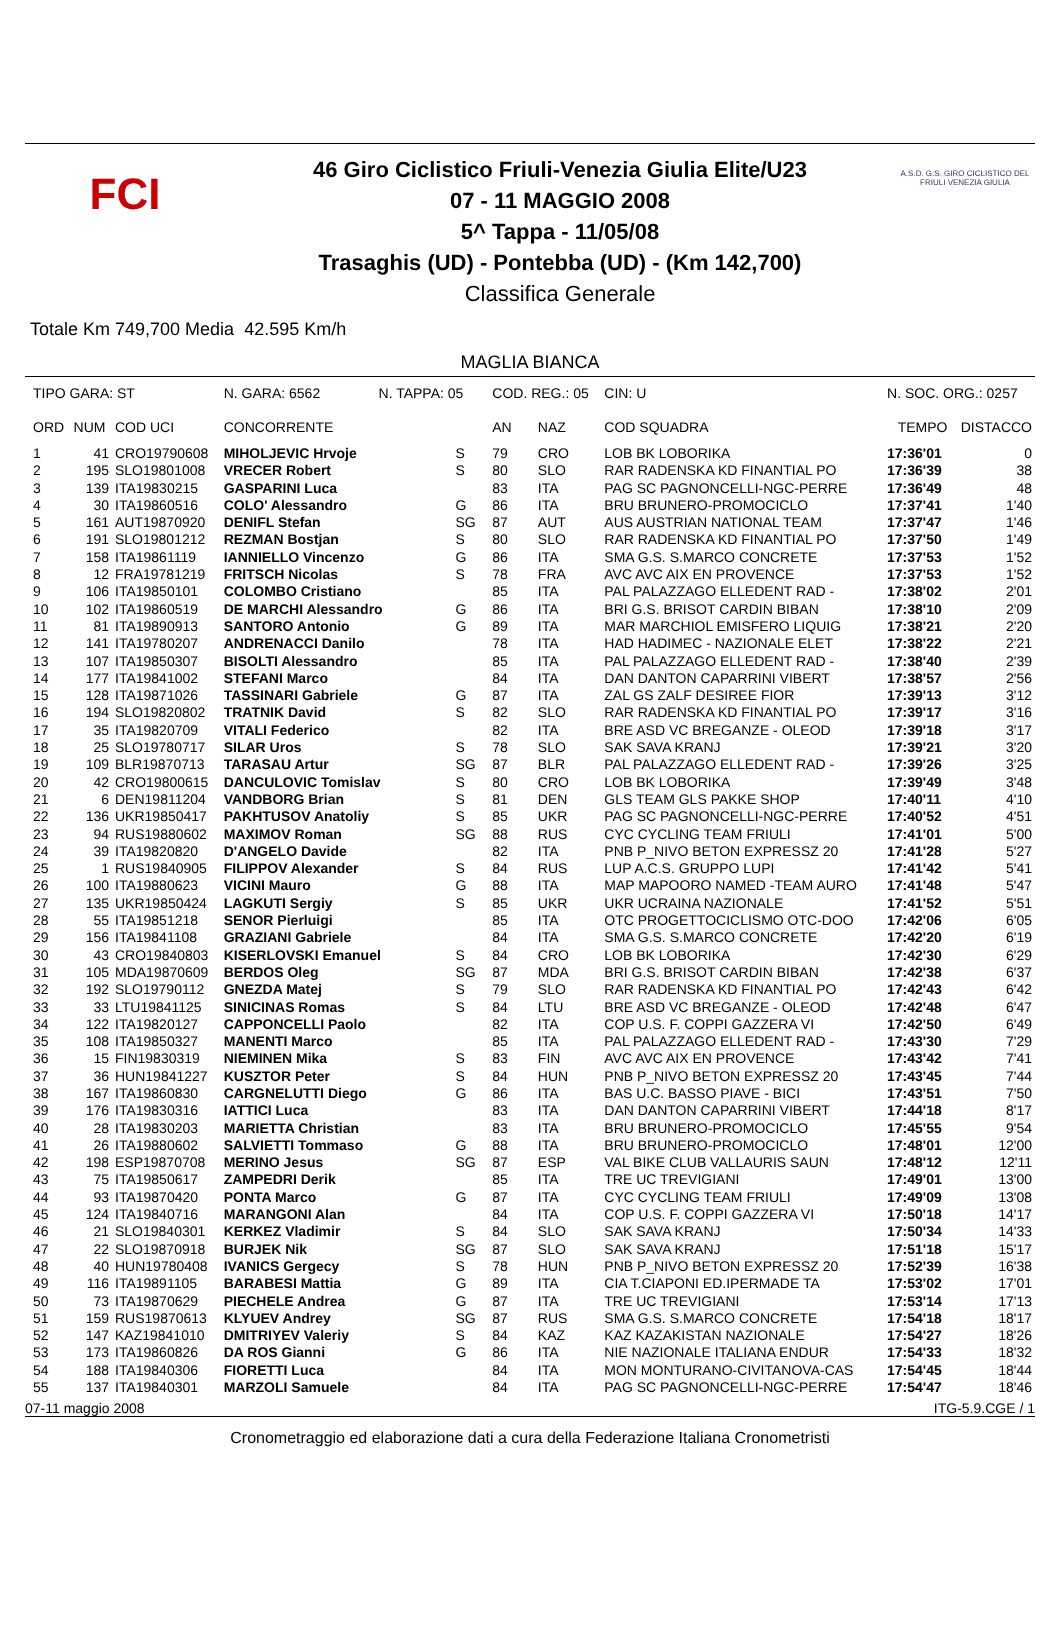FCI
46 Giro Ciclistico Friuli-Venezia Giulia Elite/U23
07 - 11 MAGGIO 2008
5^ Tappa - 11/05/08
Trasaghis (UD) - Pontebba (UD) - (Km 142,700)
Classifica Generale
A.S.D. G.S. GIRO CICLISTICO DEL FRIULI VENEZIA GIULIA
Totale Km 749,700 Media 42.595 Km/h
MAGLIA BIANCA
| TIPO GARA: ST | | | N. GARA: 6562 N. TAPPA: 05 | | COD. REG.: 05 | | | CIN: U | N. SOC. ORG.: 0257 | |
| --- | --- | --- | --- | --- | --- | --- | --- | --- | --- | --- |
| ORD | NUM | COD UCI | CONCORRENTE | | AN | NAZ | COD SQUADRA | | TEMPO | DISTACCO |
| 1 | 41 | CRO19790608 | MIHOLJEVIC Hrvoje | S | 79 | CRO | LOB BK LOBORIKA | | 17:36'01 | 0 |
| 2 | 195 | SLO19801008 | VRECER Robert | S | 80 | SLO | RAR RADENSKA KD FINANTIAL PO | | 17:36'39 | 38 |
| 3 | 139 | ITA19830215 | GASPARINI Luca | | 83 | ITA | PAG SC PAGNONCELLI-NGC-PERRE | | 17:36'49 | 48 |
| 4 | 30 | ITA19860516 | COLO' Alessandro | G | 86 | ITA | BRU BRUNERO-PROMOCICLO | | 17:37'41 | 1'40 |
| 5 | 161 | AUT19870920 | DENIFL Stefan | SG | 87 | AUT | AUS AUSTRIAN NATIONAL TEAM | | 17:37'47 | 1'46 |
| 6 | 191 | SLO19801212 | REZMAN Bostjan | S | 80 | SLO | RAR RADENSKA KD FINANTIAL PO | | 17:37'50 | 1'49 |
| 7 | 158 | ITA19861119 | IANNIELLO Vincenzo | G | 86 | ITA | SMA G.S. S.MARCO CONCRETE | | 17:37'53 | 1'52 |
| 8 | 12 | FRA19781219 | FRITSCH Nicolas | S | 78 | FRA | AVC AVC AIX EN PROVENCE | | 17:37'53 | 1'52 |
| 9 | 106 | ITA19850101 | COLOMBO Cristiano | | 85 | ITA | PAL PALAZZAGO ELLEDENT RAD - | | 17:38'02 | 2'01 |
| 10 | 102 | ITA19860519 | DE MARCHI Alessandro | G | 86 | ITA | BRI G.S. BRISOT CARDIN BIBAN | | 17:38'10 | 2'09 |
| 11 | 81 | ITA19890913 | SANTORO Antonio | G | 89 | ITA | MAR MARCHIOL EMISFERO LIQUIG | | 17:38'21 | 2'20 |
| 12 | 141 | ITA19780207 | ANDRENACCI Danilo | | 78 | ITA | HAD HADIMEC - NAZIONALE ELET | | 17:38'22 | 2'21 |
| 13 | 107 | ITA19850307 | BISOLTI Alessandro | | 85 | ITA | PAL PALAZZAGO ELLEDENT RAD - | | 17:38'40 | 2'39 |
| 14 | 177 | ITA19841002 | STEFANI Marco | | 84 | ITA | DAN DANTON CAPARRINI VIBERT | | 17:38'57 | 2'56 |
| 15 | 128 | ITA19871026 | TASSINARI Gabriele | G | 87 | ITA | ZAL GS ZALF DESIREE FIOR | | 17:39'13 | 3'12 |
| 16 | 194 | SLO19820802 | TRATNIK David | S | 82 | SLO | RAR RADENSKA KD FINANTIAL PO | | 17:39'17 | 3'16 |
| 17 | 35 | ITA19820709 | VITALI Federico | | 82 | ITA | BRE ASD VC BREGANZE - OLEOD | | 17:39'18 | 3'17 |
| 18 | 25 | SLO19780717 | SILAR Uros | S | 78 | SLO | SAK SAVA KRANJ | | 17:39'21 | 3'20 |
| 19 | 109 | BLR19870713 | TARASAU Artur | SG | 87 | BLR | PAL PALAZZAGO ELLEDENT RAD - | | 17:39'26 | 3'25 |
| 20 | 42 | CRO19800615 | DANCULOVIC Tomislav | S | 80 | CRO | LOB BK LOBORIKA | | 17:39'49 | 3'48 |
| 21 | 6 | DEN19811204 | VANDBORG Brian | S | 81 | DEN | GLS TEAM GLS PAKKE SHOP | | 17:40'11 | 4'10 |
| 22 | 136 | UKR19850417 | PAKHTUSOV Anatoliy | S | 85 | UKR | PAG SC PAGNONCELLI-NGC-PERRE | | 17:40'52 | 4'51 |
| 23 | 94 | RUS19880602 | MAXIMOV Roman | SG | 88 | RUS | CYC CYCLING TEAM FRIULI | | 17:41'01 | 5'00 |
| 24 | 39 | ITA19820820 | D'ANGELO Davide | | 82 | ITA | PNB P_NIVO BETON EXPRESSZ 20 | | 17:41'28 | 5'27 |
| 25 | 1 | RUS19840905 | FILIPPOV Alexander | S | 84 | RUS | LUP A.C.S. GRUPPO LUPI | | 17:41'42 | 5'41 |
| 26 | 100 | ITA19880623 | VICINI Mauro | G | 88 | ITA | MAP MAPOORO NAMED -TEAM AURO | | 17:41'48 | 5'47 |
| 27 | 135 | UKR19850424 | LAGKUTI Sergiy | S | 85 | UKR | UKR UCRAINA NAZIONALE | | 17:41'52 | 5'51 |
| 28 | 55 | ITA19851218 | SENOR Pierluigi | | 85 | ITA | OTC PROGETTOCICLISMO OTC-DOO | | 17:42'06 | 6'05 |
| 29 | 156 | ITA19841108 | GRAZIANI Gabriele | | 84 | ITA | SMA G.S. S.MARCO CONCRETE | | 17:42'20 | 6'19 |
| 30 | 43 | CRO19840803 | KISERLOVSKI Emanuel | S | 84 | CRO | LOB BK LOBORIKA | | 17:42'30 | 6'29 |
| 31 | 105 | MDA19870609 | BERDOS Oleg | SG | 87 | MDA | BRI G.S. BRISOT CARDIN BIBAN | | 17:42'38 | 6'37 |
| 32 | 192 | SLO19790112 | GNEZDA Matej | S | 79 | SLO | RAR RADENSKA KD FINANTIAL PO | | 17:42'43 | 6'42 |
| 33 | 33 | LTU19841125 | SINICINAS Romas | S | 84 | LTU | BRE ASD VC BREGANZE - OLEOD | | 17:42'48 | 6'47 |
| 34 | 122 | ITA19820127 | CAPPONCELLI Paolo | | 82 | ITA | COP U.S. F. COPPI GAZZERA VI | | 17:42'50 | 6'49 |
| 35 | 108 | ITA19850327 | MANENTI Marco | | 85 | ITA | PAL PALAZZAGO ELLEDENT RAD - | | 17:43'30 | 7'29 |
| 36 | 15 | FIN19830319 | NIEMINEN Mika | S | 83 | FIN | AVC AVC AIX EN PROVENCE | | 17:43'42 | 7'41 |
| 37 | 36 | HUN19841227 | KUSZTOR Peter | S | 84 | HUN | PNB P_NIVO BETON EXPRESSZ 20 | | 17:43'45 | 7'44 |
| 38 | 167 | ITA19860830 | CARGNELUTTI Diego | G | 86 | ITA | BAS U.C. BASSO PIAVE - BICI | | 17:43'51 | 7'50 |
| 39 | 176 | ITA19830316 | IATTICI Luca | | 83 | ITA | DAN DANTON CAPARRINI VIBERT | | 17:44'18 | 8'17 |
| 40 | 28 | ITA19830203 | MARIETTA Christian | | 83 | ITA | BRU BRUNERO-PROMOCICLO | | 17:45'55 | 9'54 |
| 41 | 26 | ITA19880602 | SALVIETTI Tommaso | G | 88 | ITA | BRU BRUNERO-PROMOCICLO | | 17:48'01 | 12'00 |
| 42 | 198 | ESP19870708 | MERINO Jesus | SG | 87 | ESP | VAL BIKE CLUB VALLAURIS SAUN | | 17:48'12 | 12'11 |
| 43 | 75 | ITA19850617 | ZAMPEDRI Derik | | 85 | ITA | TRE UC TREVIGIANI | | 17:49'01 | 13'00 |
| 44 | 93 | ITA19870420 | PONTA Marco | G | 87 | ITA | CYC CYCLING TEAM FRIULI | | 17:49'09 | 13'08 |
| 45 | 124 | ITA19840716 | MARANGONI Alan | | 84 | ITA | COP U.S. F. COPPI GAZZERA VI | | 17:50'18 | 14'17 |
| 46 | 21 | SLO19840301 | KERKEZ Vladimir | S | 84 | SLO | SAK SAVA KRANJ | | 17:50'34 | 14'33 |
| 47 | 22 | SLO19870918 | BURJEK Nik | SG | 87 | SLO | SAK SAVA KRANJ | | 17:51'18 | 15'17 |
| 48 | 40 | HUN19780408 | IVANICS Gergecy | S | 78 | HUN | PNB P_NIVO BETON EXPRESSZ 20 | | 17:52'39 | 16'38 |
| 49 | 116 | ITA19891105 | BARABESI Mattia | G | 89 | ITA | CIA T.CIAPONI ED.IPERMADE TA | | 17:53'02 | 17'01 |
| 50 | 73 | ITA19870629 | PIECHELE Andrea | G | 87 | ITA | TRE UC TREVIGIANI | | 17:53'14 | 17'13 |
| 51 | 159 | RUS19870613 | KLYUEV Andrey | SG | 87 | RUS | SMA G.S. S.MARCO CONCRETE | | 17:54'18 | 18'17 |
| 52 | 147 | KAZ19841010 | DMITRIYEV Valeriy | S | 84 | KAZ | KAZ KAZAKISTAN NAZIONALE | | 17:54'27 | 18'26 |
| 53 | 173 | ITA19860826 | DA ROS Gianni | G | 86 | ITA | NIE NAZIONALE ITALIANA ENDUR | | 17:54'33 | 18'32 |
| 54 | 188 | ITA19840306 | FIORETTI Luca | | 84 | ITA | MON MONTURANO-CIVITANOVA-CAS | | 17:54'45 | 18'44 |
| 55 | 137 | ITA19840301 | MARZOLI Samuele | | 84 | ITA | PAG SC PAGNONCELLI-NGC-PERRE | | 17:54'47 | 18'46 |
07-11 maggio 2008 ITG-5.9.CGE / 1
Cronometraggio ed elaborazione dati a cura della Federazione Italiana Cronometristi